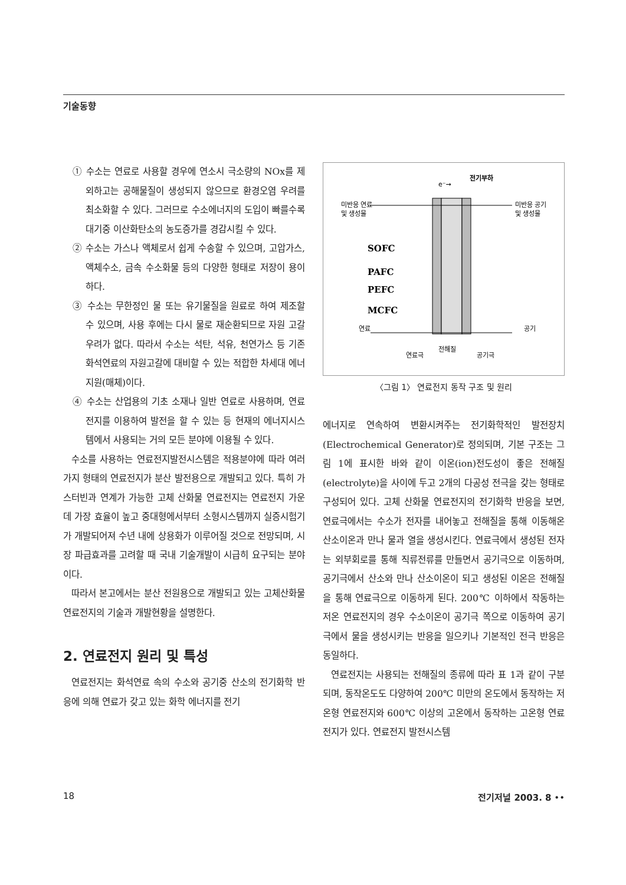기술동향
① 수소는 연료로 사용할 경우에 연소시 극소량의 NOx를 제외하고는 공해물질이 생성되지 않으므로 환경오염 우려를 최소화할 수 있다. 그러므로 수소에너지의 도입이 빠를수록 대기중 이산화탄소의 농도증가를 경감시킬 수 있다.
② 수소는 가스나 액체로서 쉽게 수송할 수 있으며, 고압가스, 액체수소, 금속 수소화물 등의 다양한 형태로 저장이 용이하다.
③ 수소는 무한정인 물 또는 유기물질을 원료로 하여 제조할 수 있으며, 사용 후에는 다시 물로 재순환되므로 자원 고갈 우려가 없다. 따라서 수소는 석탄, 석유, 천연가스 등 기존 화석연료의 자원고갈에 대비할 수 있는 적합한 차세대 에너지원(매체)이다.
④ 수소는 산업용의 기초 소재나 일반 연료로 사용하며, 연료전지를 이용하여 발전을 할 수 있는 등 현재의 에너지시스템에서 사용되는 거의 모든 분야에 이용될 수 있다.
수소를 사용하는 연료전지발전시스템은 적용분야에 따라 여러가지 형태의 연료전지가 분산 발전용으로 개발되고 있다. 특히 가스터빈과 연계가 가능한 고체 산화물 연료전지는 연료전지 가운데 가장 효율이 높고 중대형에서부터 소형시스템까지 실증시험기가 개발되어져 수년 내에 상용화가 이루어질 것으로 전망되며, 시장 파급효과를 고려할 때 국내 기술개발이 시급히 요구되는 분야이다.
따라서 본고에서는 분산 전원용으로 개발되고 있는 고체산화물 연료전지의 기술과 개발현황을 설명한다.
2. 연료전지 원리 및 특성
연료전지는 화석연료 속의 수소와 공기중 산소의 전기화학 반응에 의해 연료가 갖고 있는 화학 에너지를 전기
e⁻→
전기부하
미반응 연료
및 생성물
미반응 공기
및 생성물
SOFC
PAFC
PEFC
MCFC
연료
공기
연료극
전해질
공기극
〈그림 1〉 연료전지 동작 구조 및 원리
에너지로 연속하여 변환시켜주는 전기화학적인 발전장치(Electrochemical Generator)로 정의되며, 기본 구조는 그림 1에 표시한 바와 같이 이온(ion)전도성이 좋은 전해질(electrolyte)을 사이에 두고 2개의 다공성 전극을 갖는 형태로 구성되어 있다. 고체 산화물 연료전지의 전기화학 반응을 보면, 연료극에서는 수소가 전자를 내어놓고 전해질을 통해 이동해온 산소이온과 만나 물과 열을 생성시킨다. 연료극에서 생성된 전자는 외부회로를 통해 직류전류를 만들면서 공기극으로 이동하며, 공기극에서 산소와 만나 산소이온이 되고 생성된 이온은 전해질을 통해 연료극으로 이동하게 된다. 200℃ 이하에서 작동하는 저온 연료전지의 경우 수소이온이 공기극 쪽으로 이동하여 공기극에서 물을 생성시키는 반응을 일으키나 기본적인 전극 반응은 동일하다.
연료전지는 사용되는 전해질의 종류에 따라 표 1과 같이 구분되며, 동작온도도 다양하여 200℃ 미만의 온도에서 동작하는 저온형 연료전지와 600℃ 이상의 고온에서 동작하는 고온형 연료전지가 있다. 연료전지 발전시스템
18 전기저널 2003. 8 ••